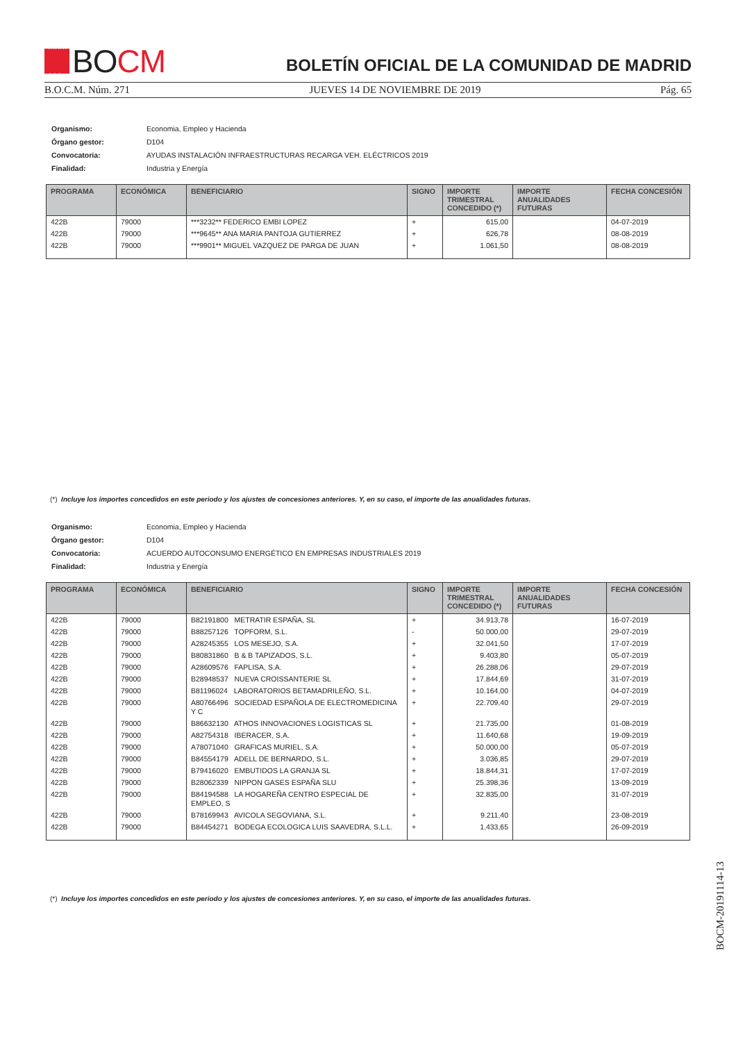★★★★
★★★ BO CM
BOLETÍN OFICIAL DE LA COMUNIDAD DE MADRID
B.O.C.M. Núm. 271 JUEVES 14 DE NOVIEMBRE DE 2019 Pág. 65
| Organismo: | Economia, Empleo y Hacienda |
| Órgano gestor: | D104 |
| Convocatoria: | AYUDAS INSTALACIÓN INFRAESTRUCTURAS RECARGA VEH. ELÉCTRICOS 2019 |
| Finalidad: | Industria y Energía |
| PROGRAMA | ECONÓMICA | BENEFICIARIO | SIGNO | IMPORTE TRIMESTRAL CONCEDIDO (*) | IMPORTE ANUALIDADES FUTURAS | FECHA CONCESIÓN |
| --- | --- | --- | --- | --- | --- | --- |
| 422B | 79000 | ***3232** FEDERICO EMBI LOPEZ | + | 615,00 | | 04-07-2019 |
| 422B | 79000 | ***9645** ANA MARIA PANTOJA GUTIERREZ | + | 626,78 | | 08-08-2019 |
| 422B | 79000 | ***9901** MIGUEL VAZQUEZ DE PARGA DE JUAN | + | 1.061,50 | | 08-08-2019 |
(*) Incluye los importes concedidos en este periodo y los ajustes de concesiones anteriores. Y, en su caso, el importe de las anualidades futuras.
| Organismo: | Economia, Empleo y Hacienda |
| Órgano gestor: | D104 |
| Convocatoria: | ACUERDO AUTOCONSUMO ENERGÉTICO EN EMPRESAS INDUSTRIALES 2019 |
| Finalidad: | Industria y Energía |
| PROGRAMA | ECONÓMICA | BENEFICIARIO | SIGNO | IMPORTE TRIMESTRAL CONCEDIDO (*) | IMPORTE ANUALIDADES FUTURAS | FECHA CONCESIÓN |
| --- | --- | --- | --- | --- | --- | --- |
| 422B | 79000 | B82191800 METRATIR ESPAÑA, SL | + | 34.913,78 | | 16-07-2019 |
| 422B | 79000 | B88257126 TOPFORM, S.L. | - | 50.000,00 | | 29-07-2019 |
| 422B | 79000 | A28245355 LOS MESEJO, S.A. | + | 32.041,50 | | 17-07-2019 |
| 422B | 79000 | B80831860 B & B TAPIZADOS, S.L. | + | 9.403,80 | | 05-07-2019 |
| 422B | 79000 | A28609576 FAPLISA, S.A. | + | 26.288,06 | | 29-07-2019 |
| 422B | 79000 | B28948537 NUEVA CROISSANTERIE SL | + | 17.844,69 | | 31-07-2019 |
| 422B | 79000 | B81196024 LABORATORIOS BETAMADRILEÑO, S.L. | + | 10.164,00 | | 04-07-2019 |
| 422B | 79000 | A80766496 SOCIEDAD ESPAÑOLA DE ELECTROMEDICINA Y C | + | 22.709,40 | | 29-07-2019 |
| 422B | 79000 | B86632130 ATHOS INNOVACIONES LOGISTICAS SL | + | 21.735,00 | | 01-08-2019 |
| 422B | 79000 | A82754318 IBERACER, S.A. | + | 11.640,68 | | 19-09-2019 |
| 422B | 79000 | A78071040 GRAFICAS MURIEL, S.A. | + | 50.000,00 | | 05-07-2019 |
| 422B | 79000 | B84554179 ADELL DE BERNARDO, S.L. | + | 3.036,85 | | 29-07-2019 |
| 422B | 79000 | B79416020 EMBUTIDOS LA GRANJA SL | + | 18.844,31 | | 17-07-2019 |
| 422B | 79000 | B28062339 NIPPON GASES ESPAÑA SLU | + | 25.398,36 | | 13-09-2019 |
| 422B | 79000 | B84194588 LA HOGAREÑA CENTRO ESPECIAL DE EMPLEO, S | + | 32.835,00 | | 31-07-2019 |
| 422B | 79000 | B78169943 AVICOLA SEGOVIANA, S.L. | + | 9.211,40 | | 23-08-2019 |
| 422B | 79000 | B84454271 BODEGA ECOLOGICA LUIS SAAVEDRA, S.L.L. | + | 1.433,65 | | 26-09-2019 |
(*) Incluye los importes concedidos en este periodo y los ajustes de concesiones anteriores. Y, en su caso, el importe de las anualidades futuras.
BOCM-20191114-13